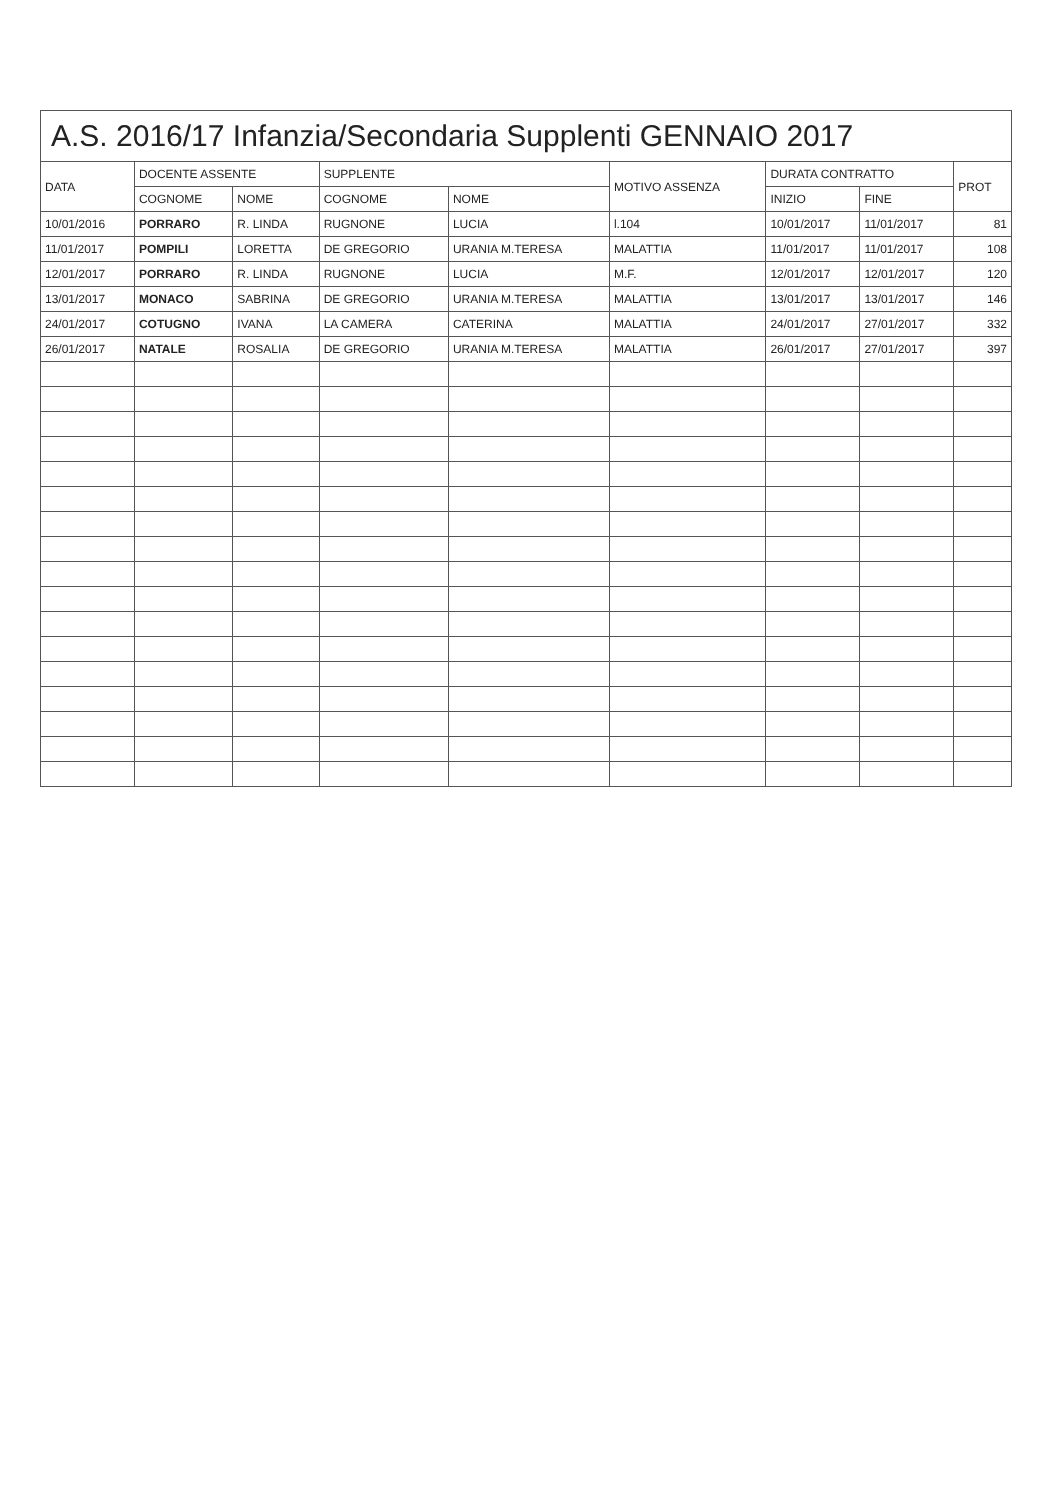A.S. 2016/17 Infanzia/Secondaria Supplenti GENNAIO 2017
| DATA | DOCENTE ASSENTE | | SUPPLENTE | | MOTIVO ASSENZA | DURATA CONTRATTO | | PROT |
| --- | --- | --- | --- | --- | --- | --- | --- | --- |
| | COGNOME | NOME | COGNOME | NOME | | INIZIO | FINE | |
| 10/01/2016 | PORRARO | R. LINDA | RUGNONE | LUCIA | l.104 | 10/01/2017 | 11/01/2017 | 81 |
| 11/01/2017 | POMPILI | LORETTA | DE GREGORIO | URANIA M.TERESA | MALATTIA | 11/01/2017 | 11/01/2017 | 108 |
| 12/01/2017 | PORRARO | R. LINDA | RUGNONE | LUCIA | M.F. | 12/01/2017 | 12/01/2017 | 120 |
| 13/01/2017 | MONACO | SABRINA | DE GREGORIO | URANIA M.TERESA | MALATTIA | 13/01/2017 | 13/01/2017 | 146 |
| 24/01/2017 | COTUGNO | IVANA | LA CAMERA | CATERINA | MALATTIA | 24/01/2017 | 27/01/2017 | 332 |
| 26/01/2017 | NATALE | ROSALIA | DE GREGORIO | URANIA M.TERESA | MALATTIA | 26/01/2017 | 27/01/2017 | 397 |